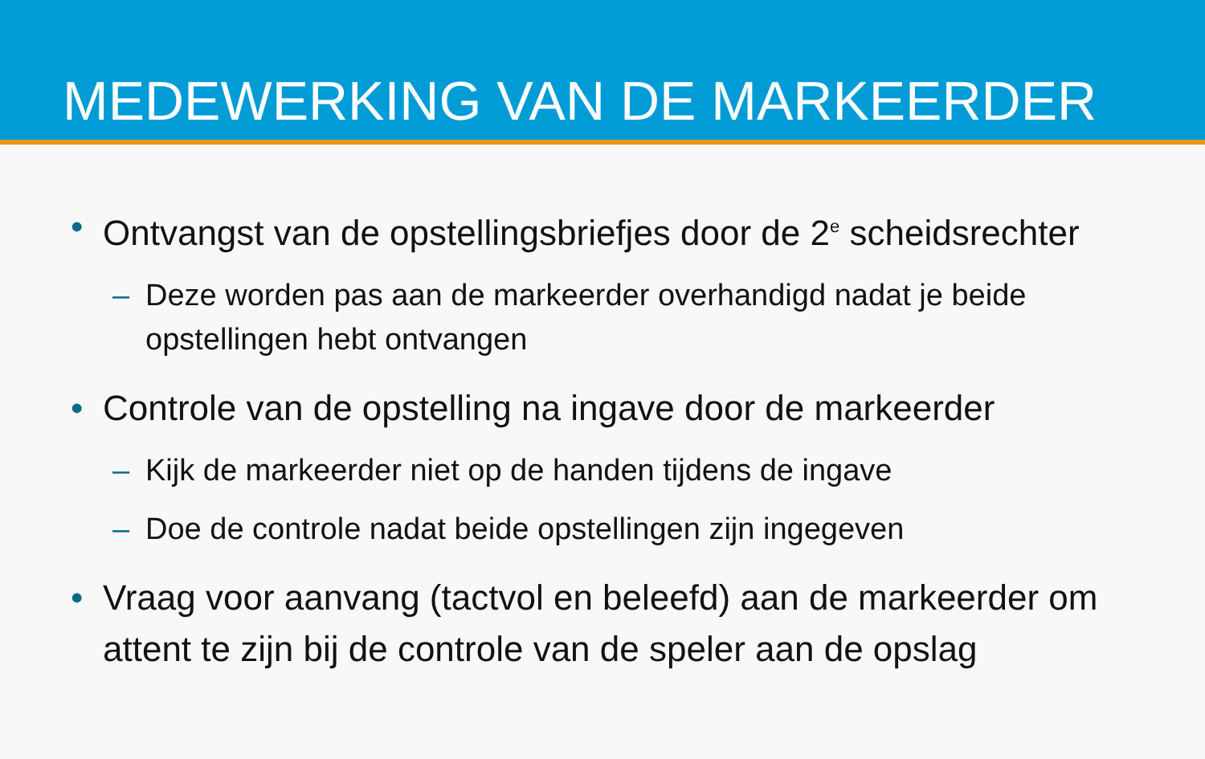MEDEWERKING VAN DE MARKEERDER
• Ontvangst van de opstellingsbriefjes door de 2<sup>e</sup> scheidsrechter
– Deze worden pas aan de markeerder overhandigd nadat je beide opstellingen hebt ontvangen
• Controle van de opstelling na ingave door de markeerder
– Kijk de markeerder niet op de handen tijdens de ingave
– Doe de controle nadat beide opstellingen zijn ingegeven
• Vraag voor aanvang (tactvol en beleefd) aan de markeerder om attent te zijn bij de controle van de speler aan de opslag